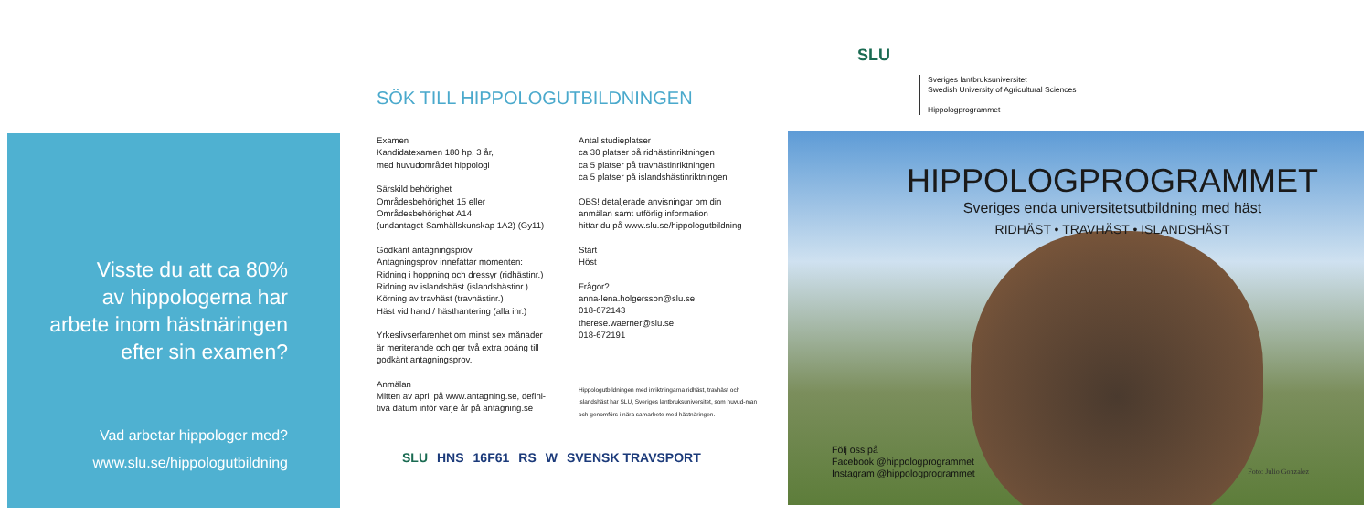Visste du att ca 80%
av hippologerna har
arbete inom hästnäringen
efter sin examen?
Vad arbetar hippologer med?
www.slu.se/hippologutbildning
SÖK TILL HIPPOLOGUTBILDNINGEN
Examen
Kandidatexamen 180 hp, 3 år,
med huvudområdet hippologi
Särskild behörighet
Områdesbehörighet 15 eller
Områdesbehörighet A14
(undantaget Samhällskunskap 1A2) (Gy11)
Godkänt antagningsprov
Antagningsprov innefattar momenten:
Ridning i hoppning och dressyr (ridhästinr.)
Ridning av islandshäst (islandshästinr.)
Körning av travhäst (travhästinr.)
Häst vid hand / hästhantering (alla inr.)
Yrkeslivserfarenhet om minst sex månader
är meriterande och ger två extra poäng till
godkänt antagningsprov.
Anmälan
Mitten av april på www.antagning.se, defini-
tiva datum inför varje år på antagning.se
Antal studieplatser
ca 30 platser på ridhästinriktningen
ca 5 platser på travhästinriktningen
ca 5 platser på islandshästinriktningen
OBS! detaljerade anvisningar om din
anmälan samt utförlig information
hittar du på www.slu.se/hippologutbildning
Start
Höst
Frågor?
anna-lena.holgersson@slu.se
018-672143
therese.waerner@slu.se
018-672191
Hippologutbildningen med inriktningarna ridhäst, travhäst och islandshäst har SLU, Sveriges lantbruksuniversitet, som huvud-man och genomförs i nära samarbete med hästnäringen.
SLU HNS 16F61 RS W SVENSK TRAVSPORT
SLU
Sveriges lantbruksuniversitet
Swedish University of Agricultural Sciences
Hippologprogrammet
HIPPOLOGPROGRAMMET
Sveriges enda universitetsutbildning med häst
RIDHÄST • TRAVHÄST • ISLANDSHÄST
Följ oss på
Facebook @hippologprogrammet
Instagram @hippologprogrammet
Foto: Julio Gonzalez